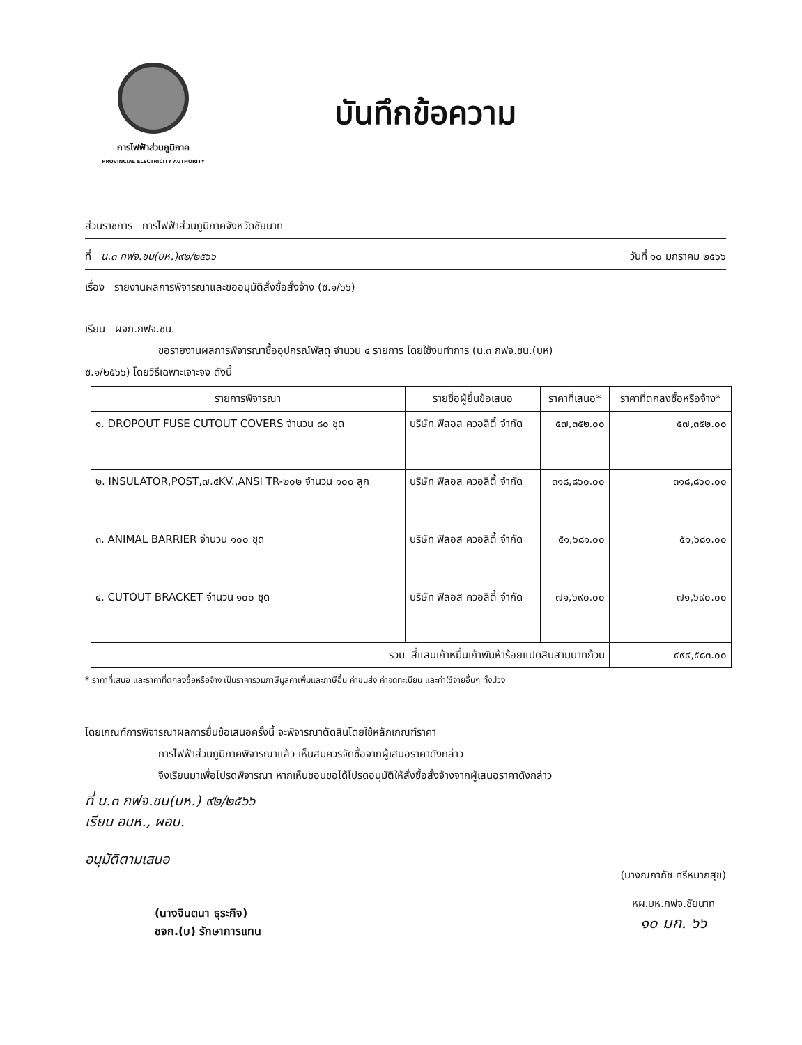การไฟฟ้าส่วนภูมิภาค
PROVINCIAL ELECTRICITY AUTHORITY
บันทึกข้อความ
ส่วนราชการ การไฟฟ้าส่วนภูมิภาคจังหวัดชัยนาท
ที่ น.๓ กฟจ.ชน(บห.)๙๒/๒๕๖๖ วันที่ ๑๐ มกราคม ๒๕๖๖
เรื่อง รายงานผลการพิจารณาและขออนุมัติสั่งซื้อสั่งจ้าง (ซ.๑/๖๖)
เรียน ผจก.กฟจ.ชน.
ขอรายงานผลการพิจารณาซื้ออุปกรณ์พัสดุ จำนวน ๔ รายการ โดยใช้งบทำการ (น.๓ กฟจ.ชน.(บห)
ซ.๑/๒๕๖๖) โดยวิธีเฉพาะเจาะจง ดังนี้
| รายการพิจารณา | รายชื่อผู้ยื่นข้อเสนอ | ราคาที่เสนอ* | ราคาที่ตกลงซื้อหรือจ้าง* |
| --- | --- | --- | --- |
| ๑. DROPOUT FUSE CUTOUT COVERS จำนวน ๘๐ ชุด | บริษัท ฟิลอส ควอลิตี้ จำกัด | ๕๗,๓๕๒.๐๐ | ๕๗,๓๕๒.๐๐ |
| ๒. INSULATOR,POST,๗.๕KV.,ANSI TR-๒๐๒ จำนวน ๑๐๐ ลูก | บริษัท ฟิลอส ควอลิตี้ จำกัด | ๓๑๘,๘๖๐.๐๐ | ๓๑๘,๘๖๐.๐๐ |
| ๓. ANIMAL BARRIER จำนวน ๑๐๐ ชุด | บริษัท ฟิลอส ควอลิตี้ จำกัด | ๕๑,๖๘๑.๐๐ | ๕๑,๖๘๑.๐๐ |
| ๔. CUTOUT BRACKET จำนวน ๑๐๐ ชุด | บริษัท ฟิลอส ควอลิตี้ จำกัด | ๗๑,๖๙๐.๐๐ | ๗๑,๖๙๐.๐๐ |
| รวม สี่แสนเก้าหมื่นเก้าพันห้าร้อยแปดสิบสามบาทถ้วน | | | ๔๙๙,๕๘๓.๐๐ |
* ราคาที่เสนอ และราคาที่ตกลงซื้อหรือจ้าง เป็นราคารวมภาษีมูลค่าเพิ่มและภาษีอื่น ค่าขนส่ง ค่าจดทะเบียน และค่าใช้จ่ายอื่นๆ ทั้งปวง
โดยเกณฑ์การพิจารณาผลการยื่นข้อเสนอครั้งนี้ จะพิจารณาตัดสินโดยใช้หลักเกณฑ์ราคา
การไฟฟ้าส่วนภูมิภาคพิจารณาแล้ว เห็นสมควรจัดซื้อจากผู้เสนอราคาดังกล่าว
จึงเรียนมาเพื่อโปรดพิจารณา หากเห็นชอบขอได้โปรดอนุมัติให้สั่งซื้อสั่งจ้างจากผู้เสนอราคาดังกล่าว
ที่ น.๓ กฟจ.ชน(บห.) ๙๒/๒๕๖๖
เรียน อบห., ผอม.
อนุมัติตามเสนอ
(นางจินตนา ธุระกิจ)
ชจก.(บ) รักษาการแทน
(นางณภาภัช ศรีหมากสุข)
หผ.บห.กฟจ.ชัยนาท
๑๐ มก. ๖๖